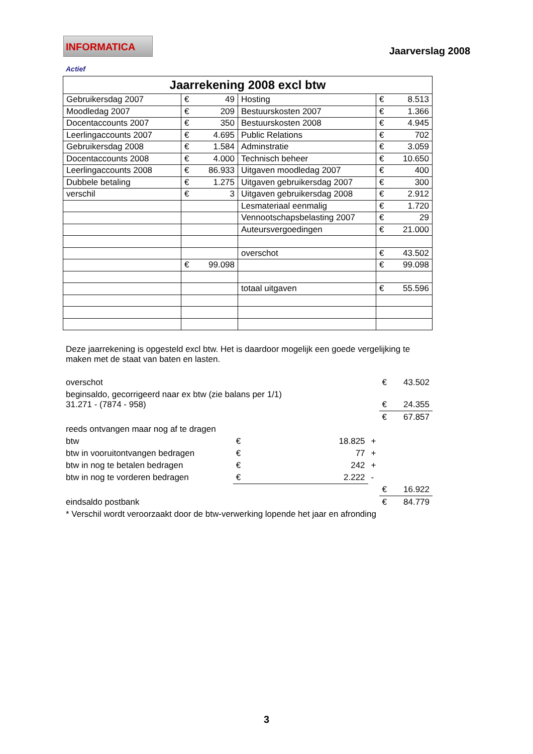INFORMATICA Actief
Jaarverslag 2008
| Jaarrekening 2008 excl btw | | | |
| --- | --- | --- | --- |
| Gebruikersdag 2007 | € 49 | Hosting | € 8.513 |
| Moodledag 2007 | € 209 | Bestuurskosten 2007 | € 1.366 |
| Docentaccounts 2007 | € 350 | Bestuurskosten 2008 | € 4.945 |
| Leerlingaccounts 2007 | € 4.695 | Public Relations | € 702 |
| Gebruikersdag 2008 | € 1.584 | Adminstratie | € 3.059 |
| Docentaccounts 2008 | € 4.000 | Technisch beheer | € 10.650 |
| Leerlingaccounts 2008 | € 86.933 | Uitgaven moodledag 2007 | € 400 |
| Dubbele betaling | € 1.275 | Uitgaven gebruikersdag 2007 | € 300 |
| verschil | € 3 | Uitgaven gebruikersdag 2008 | € 2.912 |
| | | Lesmateriaal eenmalig | € 1.720 |
| | | Vennootschapsbelasting 2007 | € 29 |
| | | Auteursvergoedingen | € 21.000 |
| | | overschot | € 43.502 |
| | € 99.098 | | € 99.098 |
| | | totaal uitgaven | € 55.596 |
Deze jaarrekening is opgesteld excl btw. Het is daardoor mogelijk een goede vergelijking te maken met de staat van baten en lasten.
| overschot | | | € 43.502 |
| beginsaldo, gecorrigeerd naar ex btw (zie balans per 1/1) 31.271 - (7874 - 958) | | | € 24.355 |
| | | | € 67.857 |
| reeds ontvangen maar nog af te dragen | | | |
| btw | € 18.825 | + | |
| btw in vooruitontvangen bedragen | € 77 | + | |
| btw in nog te betalen bedragen | € 242 | + | |
| btw in nog te vorderen bedragen | € 2.222 | - | |
| | | | € 16.922 |
| eindsaldo postbank | | | € 84.779 |
| * Verschil wordt veroorzaakt door de btw-verwerking lopende het jaar en afronding | | | |
3